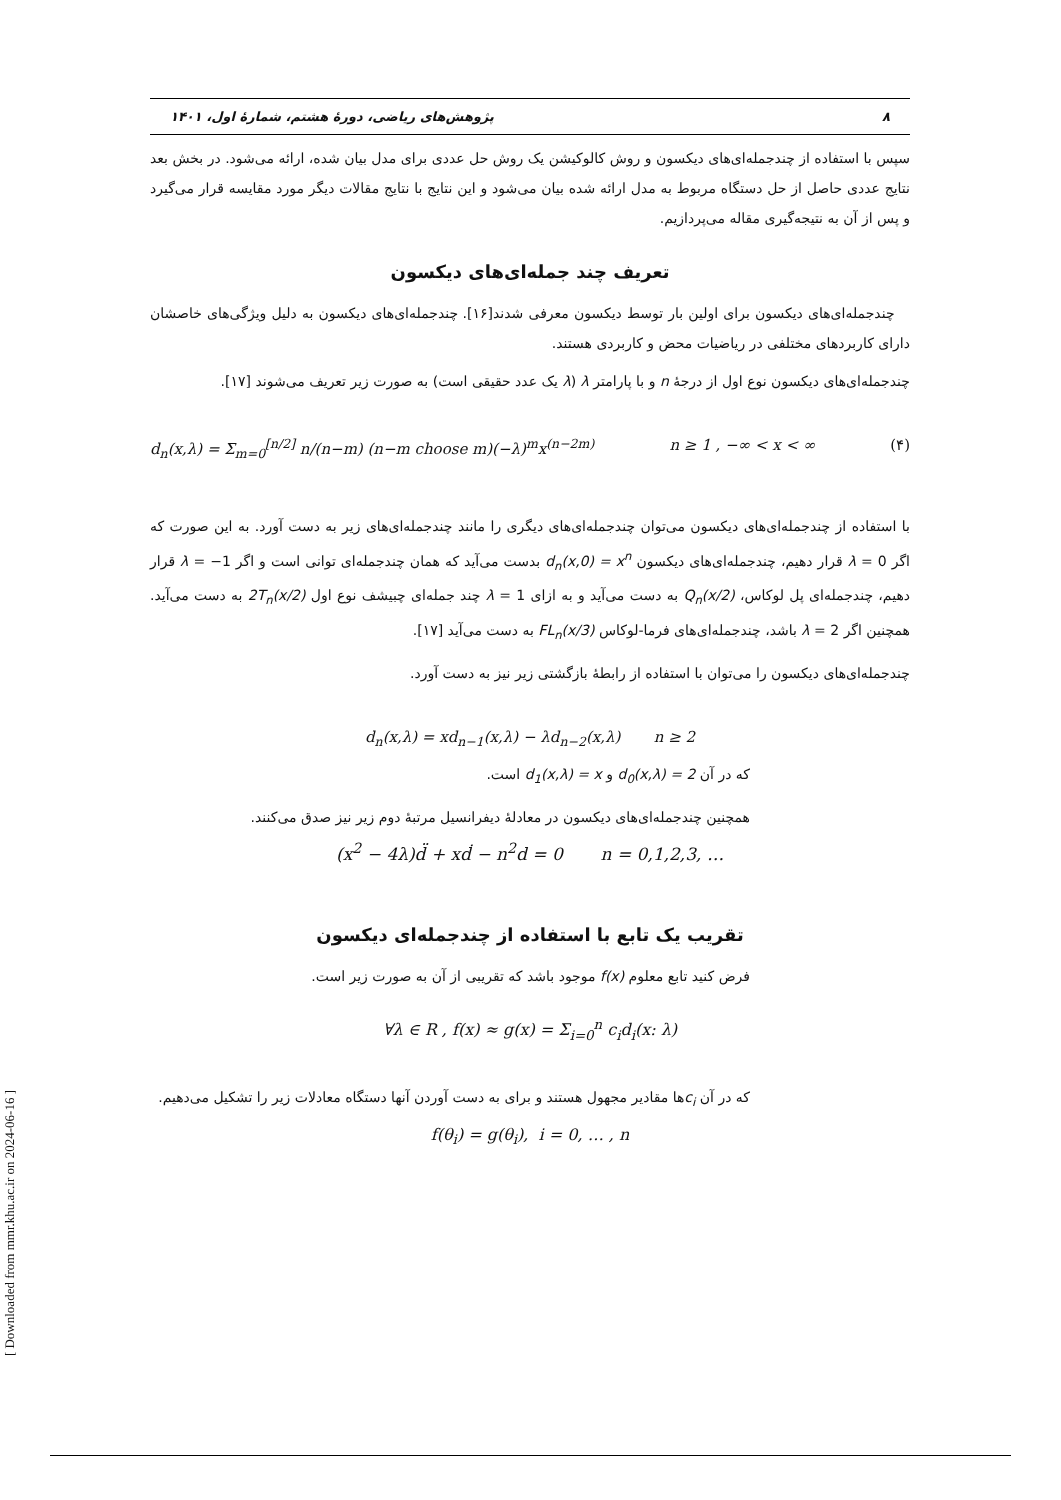۸ پژوهش‌های ریاضی، دورهٔ هشتم، شمارهٔ اول، ۱۴۰۱
سپس با استفاده از چندجمله‌ای‌های دیکسون و روش کالوکیشن یک روش حل عددی برای مدل بیان شده، ارائه می‌شود. در بخش بعد نتایج عددی حاصل از حل دستگاه مربوط به مدل ارائه شده بیان می‌شود و این نتایج با نتایج مقالات دیگر مورد مقایسه قرار می‌گیرد و پس از آن به نتیجه‌گیری مقاله می‌پردازیم.
تعریف چند جمله‌ای‌های دیکسون
چندجمله‌ای‌های دیکسون برای اولین بار توسط دیکسون معرفی شدند[۱۶]. چندجمله‌ای‌های دیکسون به دلیل ویژگی‌های خاصشان دارای کاربردهای مختلفی در ریاضیات محض و کاربردی هستند.
چندجمله‌ای‌های دیکسون نوع اول از درجهٔ n و با پارامتر λ (λ یک عدد حقیقی است) به صورت زیر تعریف می‌شوند [۱۷].
d<sub>n</sub>(x,λ) = Σ<sub>m=0</sub><sup>[n/2]</sup> n/(n−m) (n−m choose m)(−λ)<sup>m</sup>x<sup>(n−2m)</sup> n ≥ 1 , −∞ < x < ∞ (۴)
با استفاده از چندجمله‌ای‌های دیکسون می‌توان چندجمله‌ای‌های دیگری را مانند چندجمله‌ای‌های زیر به دست آورد. به این صورت که اگر λ = 0 قرار دهیم، چندجمله‌ای‌های دیکسون d<sub>n</sub>(x,0) = x<sup>n</sup> بدست می‌آید که همان چندجمله‌ای توانی است و اگر λ = −1 قرار دهیم، چندجمله‌ای پل لوکاس، Q<sub>n</sub>(x/2) به دست می‌آید و به ازای λ = 1 چند جمله‌ای چبیشف نوع اول 2T<sub>n</sub>(x/2) به دست می‌آید. همچنین اگر λ = 2 باشد، چندجمله‌ای‌های فرما-لوکاس FL<sub>n</sub>(x/3) به دست می‌آید [۱۷].
چندجمله‌ای‌های دیکسون را می‌توان با استفاده از رابطهٔ بازگشتی زیر نیز به دست آورد.
d<sub>n</sub>(x,λ) = xd<sub>n−1</sub>(x,λ) − λd<sub>n−2</sub>(x,λ) n ≥ 2
که در آن d<sub>0</sub>(x,λ) = 2 و d<sub>1</sub>(x,λ) = x است.
همچنین چندجمله‌ای‌های دیکسون در معادلهٔ دیفرانسیل مرتبهٔ دوم زیر نیز صدق می‌کنند.
(x<sup>2</sup> − 4λ)d̈ + xḋ − n<sup>2</sup>d = 0 n = 0,1,2,3, …
تقریب یک تابع با استفاده از چندجمله‌ای دیکسون
فرض کنید تابع معلوم f(x) موجود باشد که تقریبی از آن به صورت زیر است.
∀λ ∈ R , f(x) ≈ g(x) = Σ<sub>i=0</sub><sup>n</sup> c<sub>i</sub>d<sub>i</sub>(x: λ)
که در آن c<sub>i</sub>ها مقادیر مجهول هستند و برای به دست آوردن آنها دستگاه معادلات زیر را تشکیل می‌دهیم.
f(θ<sub>i</sub>) = g(θ<sub>i</sub>), i = 0, … , n
[ Downloaded from mmr.khu.ac.ir on 2024-06-16 ]